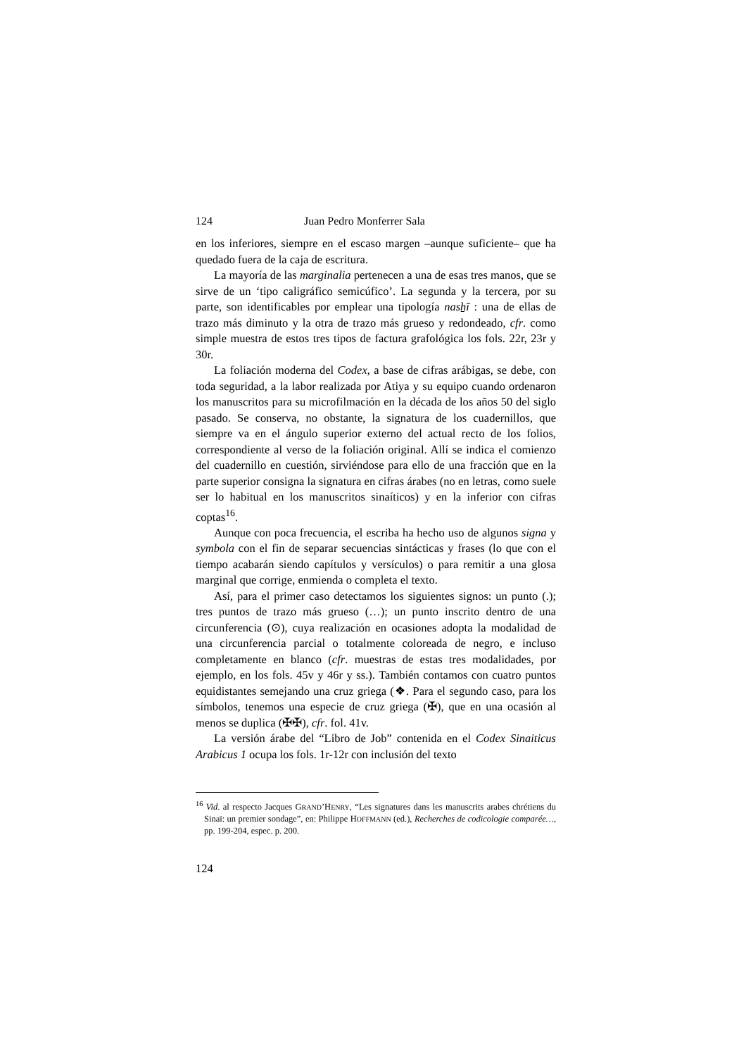124 Juan Pedro Monferrer Sala
en los inferiores, siempre en el escaso margen –aunque suficiente– que ha quedado fuera de la caja de escritura.
La mayoría de las marginalia pertenecen a una de esas tres manos, que se sirve de un ‘tipo caligráfico semicúfico’. La segunda y la tercera, por su parte, son identificables por emplear una tipología nasẖī : una de ellas de trazo más diminuto y la otra de trazo más grueso y redondeado, cfr. como simple muestra de estos tres tipos de factura grafológica los fols. 22r, 23r y 30r.
La foliación moderna del Codex, a base de cifras arábigas, se debe, con toda seguridad, a la labor realizada por Atiya y su equipo cuando ordenaron los manuscritos para su microfilmación en la década de los años 50 del siglo pasado. Se conserva, no obstante, la signatura de los cuadernillos, que siempre va en el ángulo superior externo del actual recto de los folios, correspondiente al verso de la foliación original. Allí se indica el comienzo del cuadernillo en cuestión, sirviéndose para ello de una fracción que en la parte superior consigna la signatura en cifras árabes (no en letras, como suele ser lo habitual en los manuscritos sinaíticos) y en la inferior con cifras coptas<sup>16</sup>.
Aunque con poca frecuencia, el escriba ha hecho uso de algunos signa y symbola con el fin de separar secuencias sintácticas y frases (lo que con el tiempo acabarán siendo capítulos y versículos) o para remitir a una glosa marginal que corrige, enmienda o completa el texto.
Así, para el primer caso detectamos los siguientes signos: un punto (.); tres puntos de trazo más grueso (…); un punto inscrito dentro de una circunferencia (⊙), cuya realización en ocasiones adopta la modalidad de una circunferencia parcial o totalmente coloreada de negro, e incluso completamente en blanco (cfr. muestras de estas tres modalidades, por ejemplo, en los fols. 45v y 46r y ss.). También contamos con cuatro puntos equidistantes semejando una cruz griega (❖. Para el segundo caso, para los símbolos, tenemos una especie de cruz griega (✠), que en una ocasión al menos se duplica (✠✠), cfr. fol. 41v.
La versión árabe del “Libro de Job” contenida en el Codex Sinaiticus Arabicus 1 ocupa los fols. 1r-12r con inclusión del texto
<sup>16</sup> Vid. al respecto Jacques GRAND’HENRY, “Les signatures dans les manuscrits arabes chrétiens du Sinaï: un premier sondage”, en: Philippe HOFFMANN (ed.), Recherches de codicologie comparée…, pp. 199-204, espec. p. 200.
124